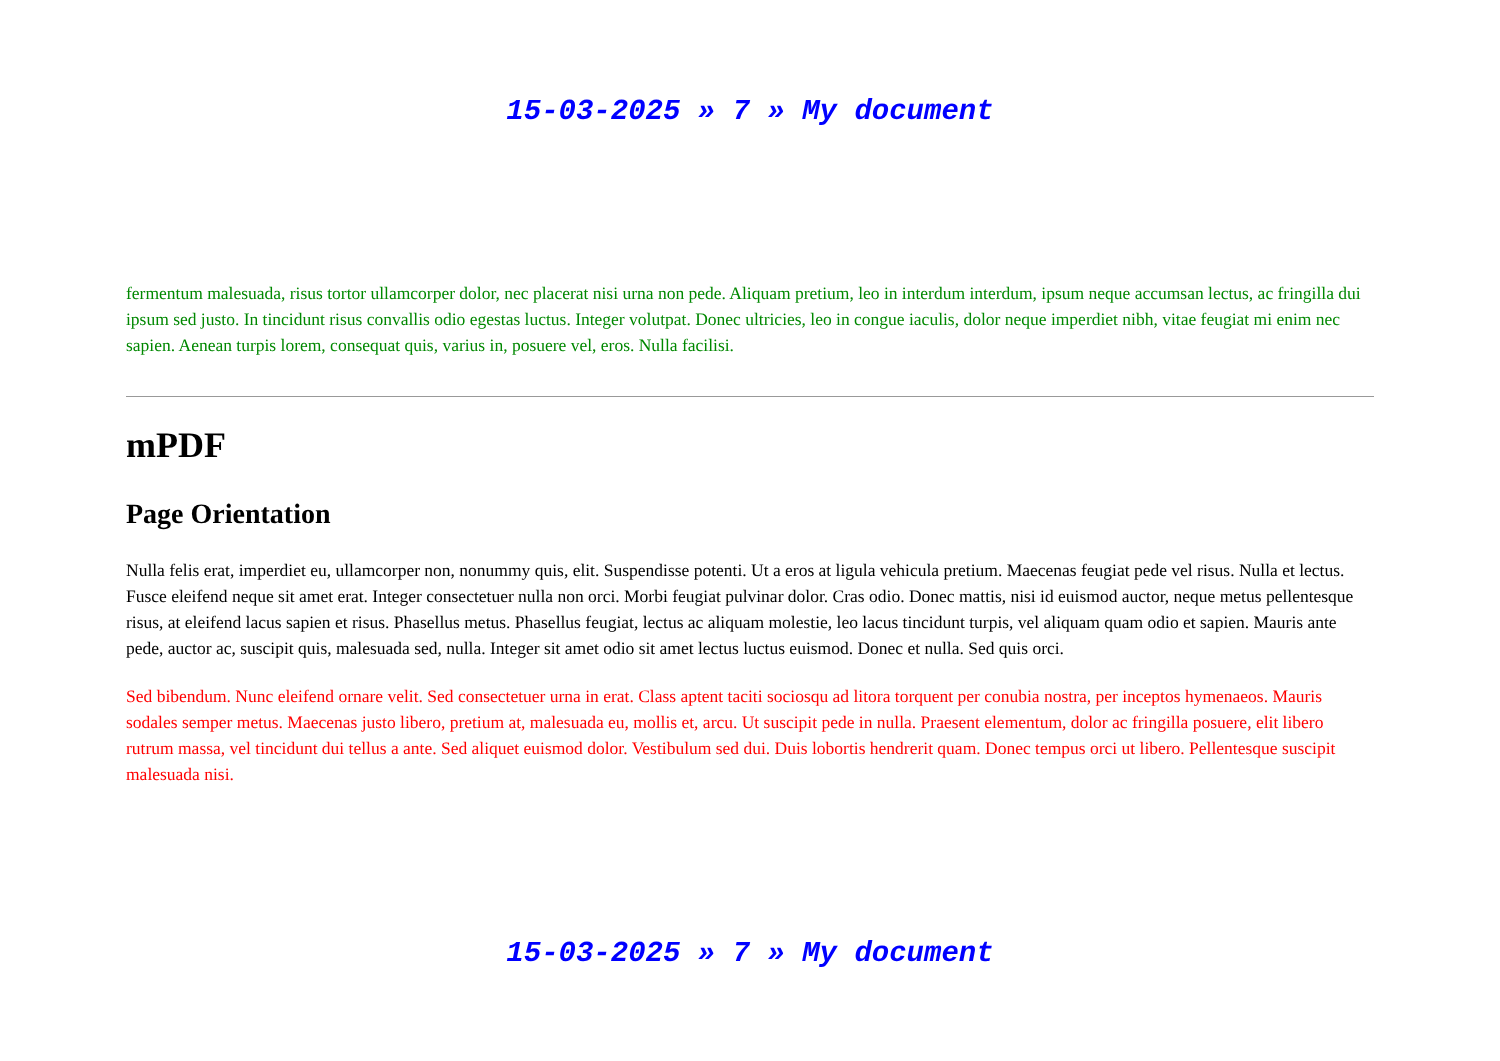15-03-2025 » 7 » My document
fermentum malesuada, risus tortor ullamcorper dolor, nec placerat nisi urna non pede. Aliquam pretium, leo in interdum interdum, ipsum neque accumsan lectus, ac fringilla dui ipsum sed justo. In tincidunt risus convallis odio egestas luctus. Integer volutpat. Donec ultricies, leo in congue iaculis, dolor neque imperdiet nibh, vitae feugiat mi enim nec sapien. Aenean turpis lorem, consequat quis, varius in, posuere vel, eros. Nulla facilisi.
mPDF
Page Orientation
Nulla felis erat, imperdiet eu, ullamcorper non, nonummy quis, elit. Suspendisse potenti. Ut a eros at ligula vehicula pretium. Maecenas feugiat pede vel risus. Nulla et lectus. Fusce eleifend neque sit amet erat. Integer consectetuer nulla non orci. Morbi feugiat pulvinar dolor. Cras odio. Donec mattis, nisi id euismod auctor, neque metus pellentesque risus, at eleifend lacus sapien et risus. Phasellus metus. Phasellus feugiat, lectus ac aliquam molestie, leo lacus tincidunt turpis, vel aliquam quam odio et sapien. Mauris ante pede, auctor ac, suscipit quis, malesuada sed, nulla. Integer sit amet odio sit amet lectus luctus euismod. Donec et nulla. Sed quis orci.
Sed bibendum. Nunc eleifend ornare velit. Sed consectetuer urna in erat. Class aptent taciti sociosqu ad litora torquent per conubia nostra, per inceptos hymenaeos. Mauris sodales semper metus. Maecenas justo libero, pretium at, malesuada eu, mollis et, arcu. Ut suscipit pede in nulla. Praesent elementum, dolor ac fringilla posuere, elit libero rutrum massa, vel tincidunt dui tellus a ante. Sed aliquet euismod dolor. Vestibulum sed dui. Duis lobortis hendrerit quam. Donec tempus orci ut libero. Pellentesque suscipit malesuada nisi.
15-03-2025 » 7 » My document